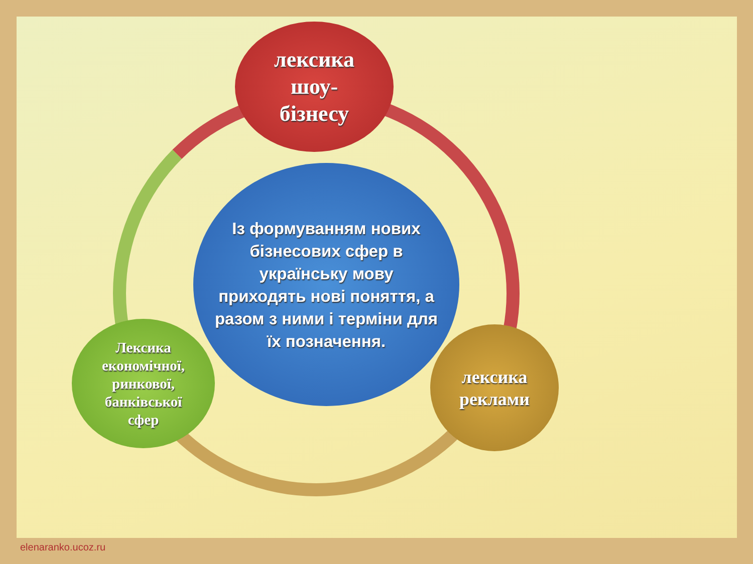лексика
шоу-
бізнесу
Із формуванням нових бізнесових сфер в українську мову приходять нові поняття, а разом з ними і терміни для їх позначення.
Лексика
економічної,
ринкової,
банківської
сфер
лексика
реклами
elenaranko.ucoz.ru